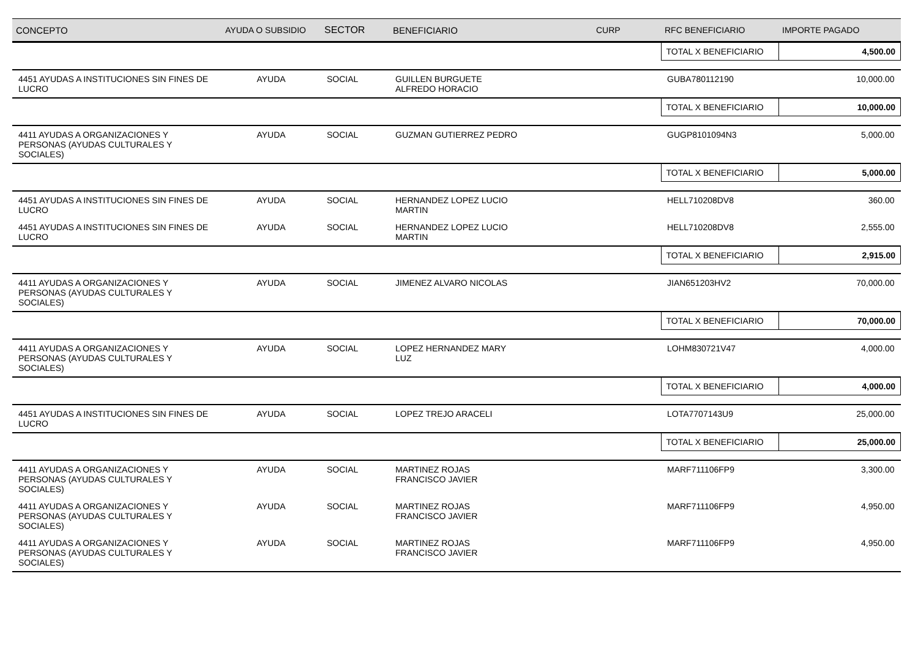| CONCEPTO | AYUDA O SUBSIDIO | SECTOR | BENEFICIARIO | CURP | RFC BENEFICIARIO | IMPORTE PAGADO |
| --- | --- | --- | --- | --- | --- | --- |
| | | | | | TOTAL X BENEFICIARIO | 4,500.00 |
| 4451 AYUDAS A INSTITUCIONES SIN FINES DE LUCRO | AYUDA | SOCIAL | GUILLEN BURGUETE ALFREDO HORACIO | | GUBA780112190 | 10,000.00 |
| | | | | | TOTAL X BENEFICIARIO | 10,000.00 |
| 4411 AYUDAS A ORGANIZACIONES Y PERSONAS (AYUDAS CULTURALES Y SOCIALES) | AYUDA | SOCIAL | GUZMAN GUTIERREZ PEDRO | | GUGP8101094N3 | 5,000.00 |
| | | | | | TOTAL X BENEFICIARIO | 5,000.00 |
| 4451 AYUDAS A INSTITUCIONES SIN FINES DE LUCRO | AYUDA | SOCIAL | HERNANDEZ LOPEZ LUCIO MARTIN | | HELL710208DV8 | 360.00 |
| 4451 AYUDAS A INSTITUCIONES SIN FINES DE LUCRO | AYUDA | SOCIAL | HERNANDEZ LOPEZ LUCIO MARTIN | | HELL710208DV8 | 2,555.00 |
| | | | | | TOTAL X BENEFICIARIO | 2,915.00 |
| 4411 AYUDAS A ORGANIZACIONES Y PERSONAS (AYUDAS CULTURALES Y SOCIALES) | AYUDA | SOCIAL | JIMENEZ ALVARO NICOLAS | | JIAN651203HV2 | 70,000.00 |
| | | | | | TOTAL X BENEFICIARIO | 70,000.00 |
| 4411 AYUDAS A ORGANIZACIONES Y PERSONAS (AYUDAS CULTURALES Y SOCIALES) | AYUDA | SOCIAL | LOPEZ HERNANDEZ MARY LUZ | | LOHM830721V47 | 4,000.00 |
| | | | | | TOTAL X BENEFICIARIO | 4,000.00 |
| 4451 AYUDAS A INSTITUCIONES SIN FINES DE LUCRO | AYUDA | SOCIAL | LOPEZ TREJO ARACELI | | LOTA7707143U9 | 25,000.00 |
| | | | | | TOTAL X BENEFICIARIO | 25,000.00 |
| 4411 AYUDAS A ORGANIZACIONES Y PERSONAS (AYUDAS CULTURALES Y SOCIALES) | AYUDA | SOCIAL | MARTINEZ ROJAS FRANCISCO JAVIER | | MARF711106FP9 | 3,300.00 |
| 4411 AYUDAS A ORGANIZACIONES Y PERSONAS (AYUDAS CULTURALES Y SOCIALES) | AYUDA | SOCIAL | MARTINEZ ROJAS FRANCISCO JAVIER | | MARF711106FP9 | 4,950.00 |
| 4411 AYUDAS A ORGANIZACIONES Y PERSONAS (AYUDAS CULTURALES Y SOCIALES) | AYUDA | SOCIAL | MARTINEZ ROJAS FRANCISCO JAVIER | | MARF711106FP9 | 4,950.00 |